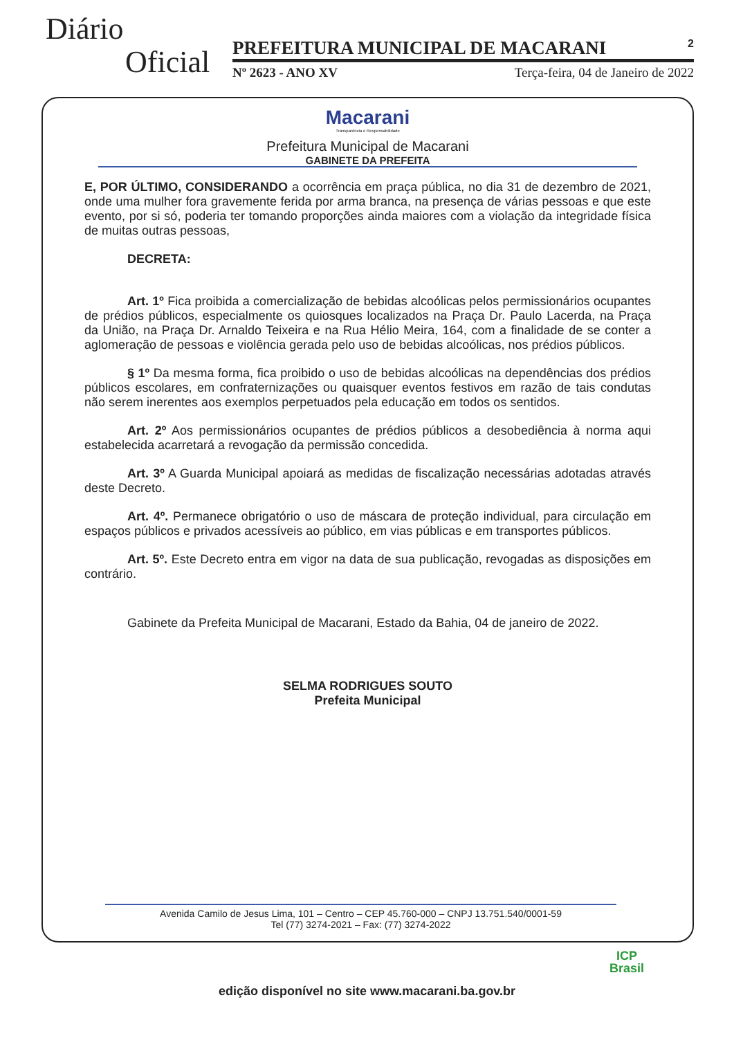Diário
Oficial
PREFEITURA MUNICIPAL DE MACARANI 2
Nº 2623 - ANO XV Terça-feira, 04 de Janeiro de 2022
Macarani
Transparência e Responsabilidade
Prefeitura Municipal de Macarani
GABINETE DA PREFEITA
E, POR ÚLTIMO, CONSIDERANDO a ocorrência em praça pública, no dia 31 de dezembro de 2021, onde uma mulher fora gravemente ferida por arma branca, na presença de várias pessoas e que este evento, por si só, poderia ter tomando proporções ainda maiores com a violação da integridade física de muitas outras pessoas,
DECRETA:
Art. 1º Fica proibida a comercialização de bebidas alcoólicas pelos permissionários ocupantes de prédios públicos, especialmente os quiosques localizados na Praça Dr. Paulo Lacerda, na Praça da União, na Praça Dr. Arnaldo Teixeira e na Rua Hélio Meira, 164, com a finalidade de se conter a aglomeração de pessoas e violência gerada pelo uso de bebidas alcoólicas, nos prédios públicos.
§ 1º Da mesma forma, fica proibido o uso de bebidas alcoólicas na dependências dos prédios públicos escolares, em confraternizações ou quaisquer eventos festivos em razão de tais condutas não serem inerentes aos exemplos perpetuados pela educação em todos os sentidos.
Art. 2º Aos permissionários ocupantes de prédios públicos a desobediência à norma aqui estabelecida acarretará a revogação da permissão concedida.
Art. 3º A Guarda Municipal apoiará as medidas de fiscalização necessárias adotadas através deste Decreto.
Art. 4º. Permanece obrigatório o uso de máscara de proteção individual, para circulação em espaços públicos e privados acessíveis ao público, em vias públicas e em transportes públicos.
Art. 5º. Este Decreto entra em vigor na data de sua publicação, revogadas as disposições em contrário.
Gabinete da Prefeita Municipal de Macarani, Estado da Bahia, 04 de janeiro de 2022.
SELMA RODRIGUES SOUTO
Prefeita Municipal
Avenida Camilo de Jesus Lima, 101 – Centro – CEP 45.760-000 – CNPJ 13.751.540/0001-59
Tel (77) 3274-2021 – Fax: (77) 3274-2022
ICP
Brasil
edição disponível no site www.macarani.ba.gov.br